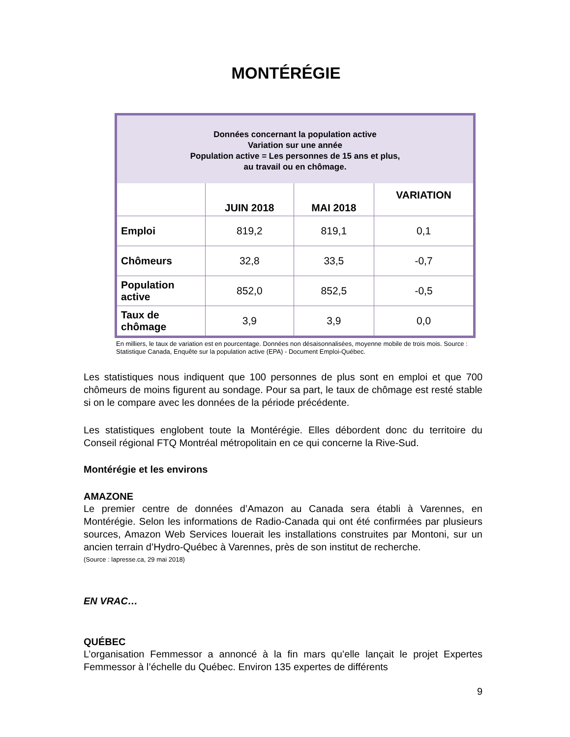MONTÉRÉGIE
| Données concernant la population active Variation sur une année Population active = Les personnes de 15 ans et plus, au travail ou en chômage. | | | |
| | JUIN 2018 | MAI 2018 | VARIATION |
| Emploi | 819,2 | 819,1 | 0,1 |
| Chômeurs | 32,8 | 33,5 | -0,7 |
| Population active | 852,0 | 852,5 | -0,5 |
| Taux de chômage | 3,9 | 3,9 | 0,0 |
En milliers, le taux de variation est en pourcentage. Données non désaisonnalisées, moyenne mobile de trois mois. Source : Statistique Canada, Enquête sur la population active (EPA) - Document Emploi-Québec.
Les statistiques nous indiquent que 100 personnes de plus sont en emploi et que 700 chômeurs de moins figurent au sondage. Pour sa part, le taux de chômage est resté stable si on le compare avec les données de la période précédente.
Les statistiques englobent toute la Montérégie. Elles débordent donc du territoire du Conseil régional FTQ Montréal métropolitain en ce qui concerne la Rive-Sud.
Montérégie et les environs
AMAZONE
Le premier centre de données d’Amazon au Canada sera établi à Varennes, en Montérégie. Selon les informations de Radio-Canada qui ont été confirmées par plusieurs sources, Amazon Web Services louerait les installations construites par Montoni, sur un ancien terrain d’Hydro-Québec à Varennes, près de son institut de recherche.
(Source : lapresse.ca, 29 mai 2018)
EN VRAC…
QUÉBEC
L’organisation Femmessor a annoncé à la fin mars qu’elle lançait le projet Expertes Femmessor à l’échelle du Québec. Environ 135 expertes de différents
9